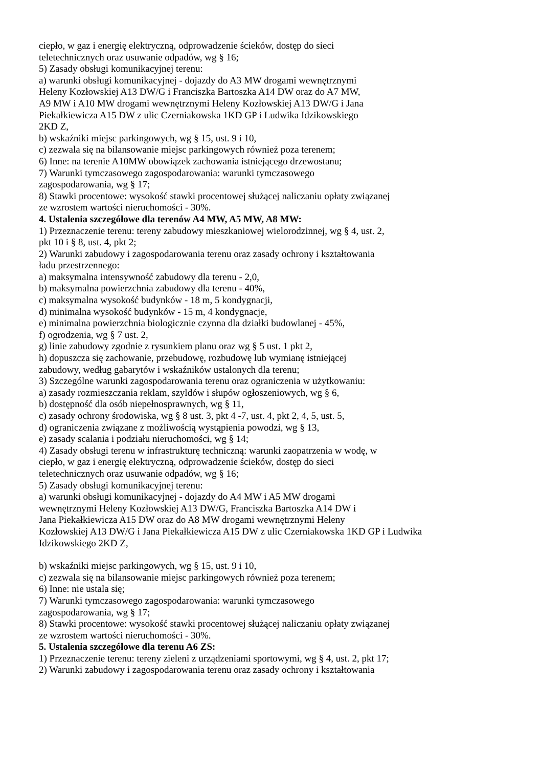ciepło, w gaz i energię elektryczną, odprowadzenie ścieków, dostęp do sieci
teletechnicznych oraz usuwanie odpadów, wg § 16;
5) Zasady obsługi komunikacyjnej terenu:
a) warunki obsługi komunikacyjnej - dojazdy do A3 MW drogami wewnętrznymi
Heleny Kozłowskiej A13 DW/G i Franciszka Bartoszka A14 DW oraz do A7 MW,
A9 MW i A10 MW drogami wewnętrznymi Heleny Kozłowskiej A13 DW/G i Jana
Piekałkiewicza A15 DW z ulic Czerniakowska 1KD GP i Ludwika Idzikowskiego
2KD Z,
b) wskaźniki miejsc parkingowych, wg § 15, ust. 9 i 10,
c) zezwala się na bilansowanie miejsc parkingowych również poza terenem;
6) Inne: na terenie A10MW obowiązek zachowania istniejącego drzewostanu;
7) Warunki tymczasowego zagospodarowania: warunki tymczasowego
zagospodarowania, wg § 17;
8) Stawki procentowe: wysokość stawki procentowej służącej naliczaniu opłaty związanej
ze wzrostem wartości nieruchomości - 30%.
4. Ustalenia szczegółowe dla terenów A4 MW, A5 MW, A8 MW:
1) Przeznaczenie terenu: tereny zabudowy mieszkaniowej wielorodzinnej, wg § 4, ust. 2,
pkt 10 i § 8, ust. 4, pkt 2;
2) Warunki zabudowy i zagospodarowania terenu oraz zasady ochrony i kształtowania
ładu przestrzennego:
a) maksymalna intensywność zabudowy dla terenu - 2,0,
b) maksymalna powierzchnia zabudowy dla terenu - 40%,
c) maksymalna wysokość budynków - 18 m, 5 kondygnacji,
d) minimalna wysokość budynków - 15 m, 4 kondygnacje,
e) minimalna powierzchnia biologicznie czynna dla działki budowlanej - 45%,
f) ogrodzenia, wg § 7 ust. 2,
g) linie zabudowy zgodnie z rysunkiem planu oraz wg § 5 ust. 1 pkt 2,
h) dopuszcza się zachowanie, przebudowę, rozbudowę lub wymianę istniejącej
zabudowy, według gabarytów i wskaźników ustalonych dla terenu;
3) Szczególne warunki zagospodarowania terenu oraz ograniczenia w użytkowaniu:
a) zasady rozmieszczania reklam, szyldów i słupów ogłoszeniowych, wg § 6,
b) dostępność dla osób niepełnosprawnych, wg § 11,
c) zasady ochrony środowiska, wg § 8 ust. 3, pkt 4 -7, ust. 4, pkt 2, 4, 5, ust. 5,
d) ograniczenia związane z możliwością wystąpienia powodzi, wg § 13,
e) zasady scalania i podziału nieruchomości, wg § 14;
4) Zasady obsługi terenu w infrastrukturę techniczną: warunki zaopatrzenia w wodę, w
ciepło, w gaz i energię elektryczną, odprowadzenie ścieków, dostęp do sieci
teletechnicznych oraz usuwanie odpadów, wg § 16;
5) Zasady obsługi komunikacyjnej terenu:
a) warunki obsługi komunikacyjnej - dojazdy do A4 MW i A5 MW drogami
wewnętrznymi Heleny Kozłowskiej A13 DW/G, Franciszka Bartoszka A14 DW i
Jana Piekałkiewicza A15 DW oraz do A8 MW drogami wewnętrznymi Heleny
Kozłowskiej A13 DW/G i Jana Piekałkiewicza A15 DW z ulic Czerniakowska 1KD GP i Ludwika
Idzikowskiego 2KD Z,
b) wskaźniki miejsc parkingowych, wg § 15, ust. 9 i 10,
c) zezwala się na bilansowanie miejsc parkingowych również poza terenem;
6) Inne: nie ustala się;
7) Warunki tymczasowego zagospodarowania: warunki tymczasowego
zagospodarowania, wg § 17;
8) Stawki procentowe: wysokość stawki procentowej służącej naliczaniu opłaty związanej
ze wzrostem wartości nieruchomości - 30%.
5. Ustalenia szczegółowe dla terenu A6 ZS:
1) Przeznaczenie terenu: tereny zieleni z urządzeniami sportowymi, wg § 4, ust. 2, pkt 17;
2) Warunki zabudowy i zagospodarowania terenu oraz zasady ochrony i kształtowania